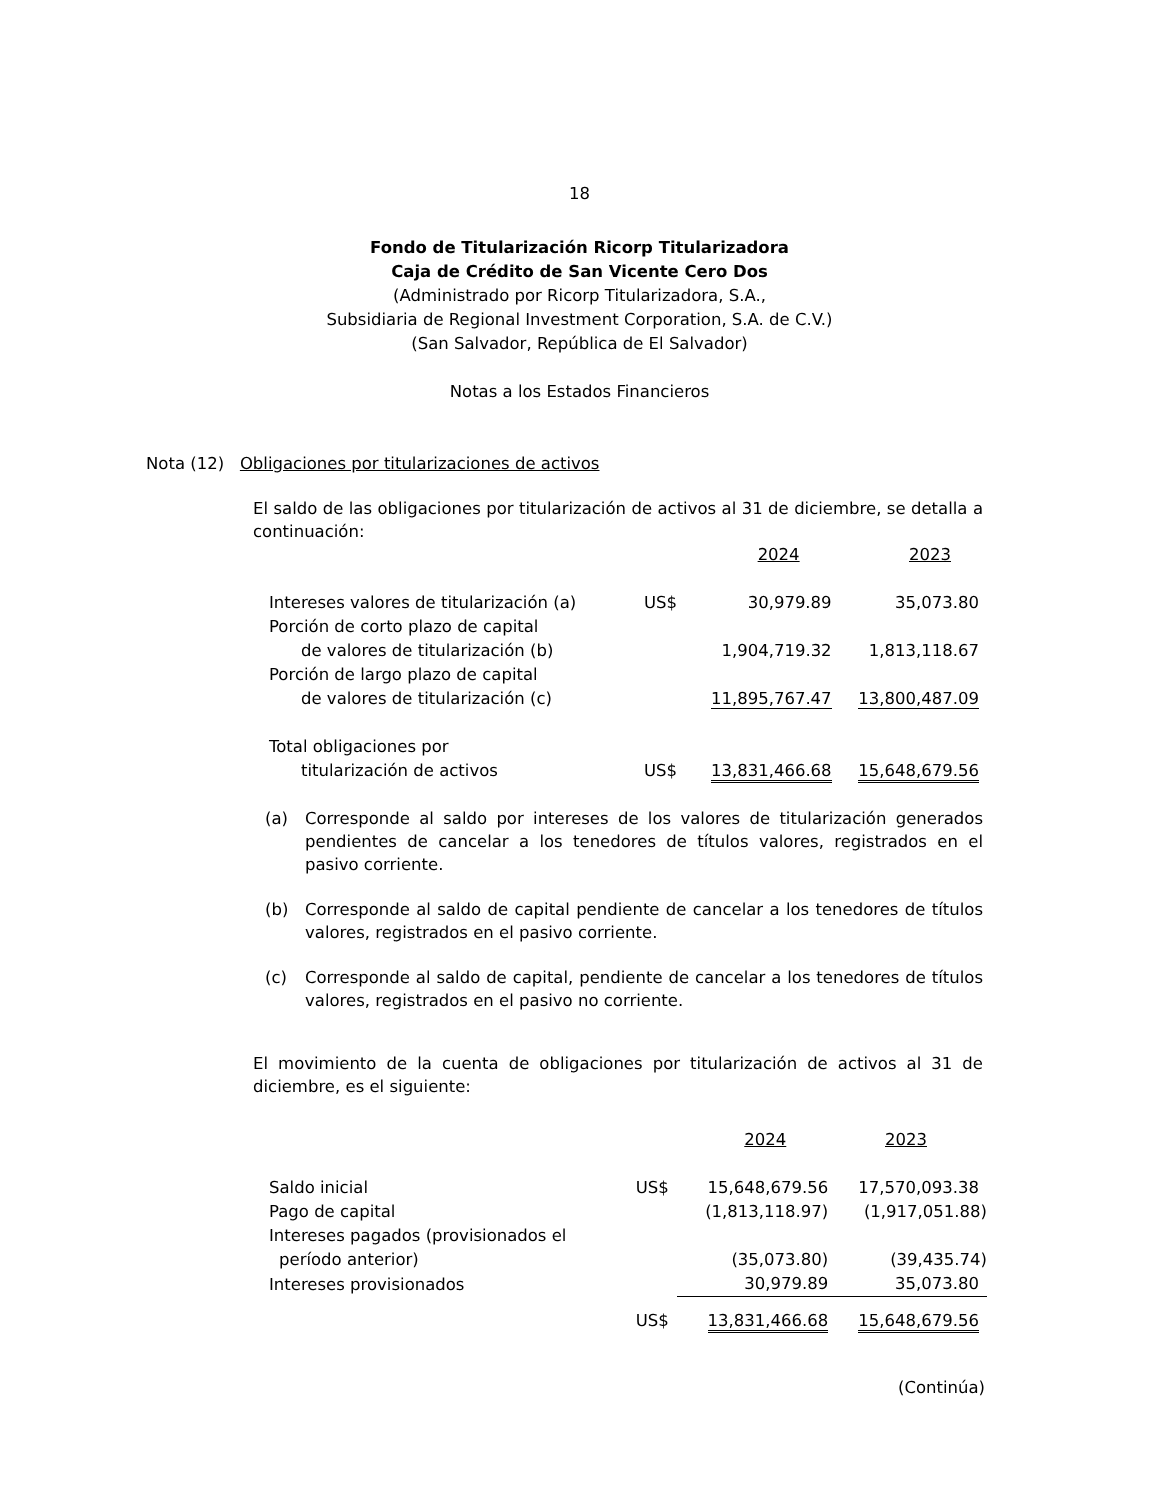18
Fondo de Titularización Ricorp Titularizadora
Caja de Crédito de San Vicente Cero Dos
(Administrado por Ricorp Titularizadora, S.A.,
Subsidiaria de Regional Investment Corporation, S.A. de C.V.)
(San Salvador, República de El Salvador)
Notas a los Estados Financieros
Nota (12) Obligaciones por titularizaciones de activos
El saldo de las obligaciones por titularización de activos al 31 de diciembre, se detalla a continuación:
| | | 2024 | 2023 |
| Intereses valores de titularización (a) | US$ | 30,979.89 | 35,073.80 |
| Porción de corto plazo de capital | | | |
| de valores de titularización (b) | | 1,904,719.32 | 1,813,118.67 |
| Porción de largo plazo de capital | | | |
| de valores de titularización (c) | | 11,895,767.47 | 13,800,487.09 |
| Total obligaciones por | | | |
| titularización de activos | US$ | 13,831,466.68 | 15,648,679.56 |
(a) Corresponde al saldo por intereses de los valores de titularización generados pendientes de cancelar a los tenedores de títulos valores, registrados en el pasivo corriente.
(b) Corresponde al saldo de capital pendiente de cancelar a los tenedores de títulos valores, registrados en el pasivo corriente.
(c) Corresponde al saldo de capital, pendiente de cancelar a los tenedores de títulos valores, registrados en el pasivo no corriente.
El movimiento de la cuenta de obligaciones por titularización de activos al 31 de diciembre, es el siguiente:
| | | 2024 | 2023 |
| Saldo inicial | US$ | 15,648,679.56 | 17,570,093.38 |
| Pago de capital | | (1,813,118.97) | (1,917,051.88) |
| Intereses pagados (provisionados el | | | |
| período anterior) | | (35,073.80) | (39,435.74) |
| Intereses provisionados | | 30,979.89 | 35,073.80 |
| | US$ | 13,831,466.68 | 15,648,679.56 |
(Continúa)